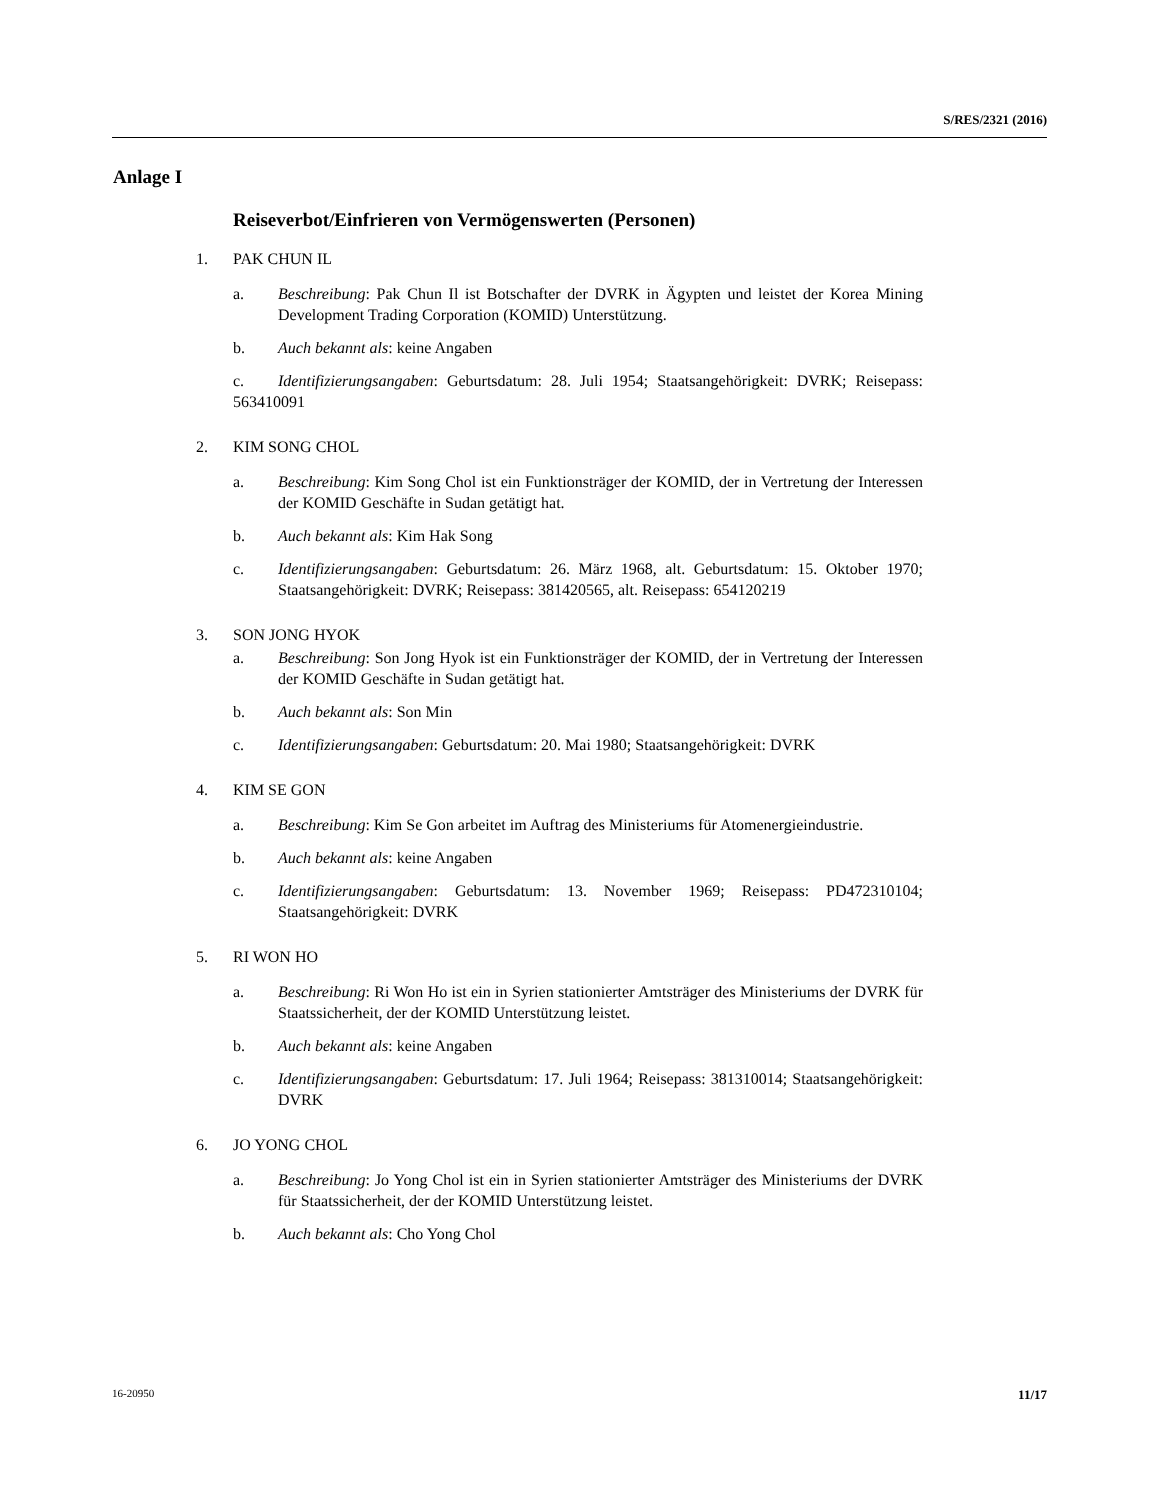S/RES/2321 (2016)
Anlage I
Reiseverbot/Einfrieren von Vermögenswerten (Personen)
1. PAK CHUN IL
a. Beschreibung: Pak Chun Il ist Botschafter der DVRK in Ägypten und leistet der Korea Mining Development Trading Corporation (KOMID) Unterstützung.
b. Auch bekannt als: keine Angaben
c. Identifizierungsangaben: Geburtsdatum: 28. Juli 1954; Staatsangehörigkeit: DVRK; Reisepass: 563410091
2. KIM SONG CHOL
a. Beschreibung: Kim Song Chol ist ein Funktionsträger der KOMID, der in Vertretung der Interessen der KOMID Geschäfte in Sudan getätigt hat.
b. Auch bekannt als: Kim Hak Song
c. Identifizierungsangaben: Geburtsdatum: 26. März 1968, alt. Geburtsdatum: 15. Oktober 1970; Staatsangehörigkeit: DVRK; Reisepass: 381420565, alt. Reisepass: 654120219
3. SON JONG HYOK
a. Beschreibung: Son Jong Hyok ist ein Funktionsträger der KOMID, der in Vertretung der Interessen der KOMID Geschäfte in Sudan getätigt hat.
b. Auch bekannt als: Son Min
c. Identifizierungsangaben: Geburtsdatum: 20. Mai 1980; Staatsangehörigkeit: DVRK
4. KIM SE GON
a. Beschreibung: Kim Se Gon arbeitet im Auftrag des Ministeriums für Atomenergieindustrie.
b. Auch bekannt als: keine Angaben
c. Identifizierungsangaben: Geburtsdatum: 13. November 1969; Reisepass: PD472310104; Staatsangehörigkeit: DVRK
5. RI WON HO
a. Beschreibung: Ri Won Ho ist ein in Syrien stationierter Amtsträger des Ministeriums der DVRK für Staatssicherheit, der der KOMID Unterstützung leistet.
b. Auch bekannt als: keine Angaben
c. Identifizierungsangaben: Geburtsdatum: 17. Juli 1964; Reisepass: 381310014; Staatsangehörigkeit: DVRK
6. JO YONG CHOL
a. Beschreibung: Jo Yong Chol ist ein in Syrien stationierter Amtsträger des Ministeriums der DVRK für Staatssicherheit, der der KOMID Unterstützung leistet.
b. Auch bekannt als: Cho Yong Chol
16-20950 11/17